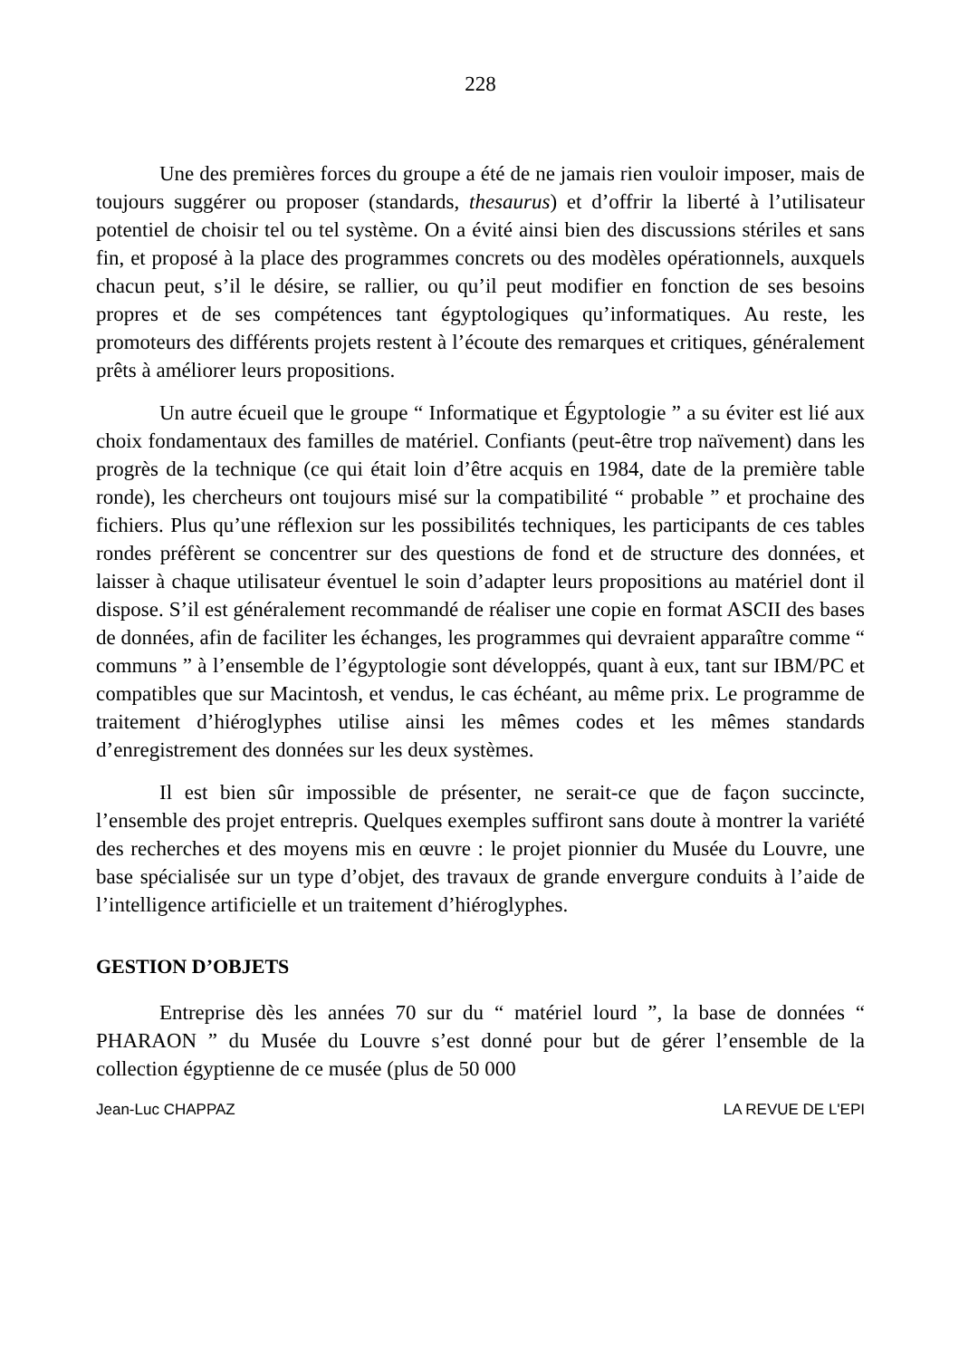228
Une des premières forces du groupe a été de ne jamais rien vouloir imposer, mais de toujours suggérer ou proposer (standards, thesaurus) et d’offrir la liberté à l’utilisateur potentiel de choisir tel ou tel système. On a évité ainsi bien des discussions stériles et sans fin, et proposé à la place des programmes concrets ou des modèles opérationnels, auxquels chacun peut, s’il le désire, se rallier, ou qu’il peut modifier en fonction de ses besoins propres et de ses compétences tant égyptologiques qu’informatiques. Au reste, les promoteurs des différents projets restent à l’écoute des remarques et critiques, généralement prêts à améliorer leurs propositions.
Un autre écueil que le groupe “ Informatique et Égyptologie ” a su éviter est lié aux choix fondamentaux des familles de matériel. Confiants (peut-être trop naïvement) dans les progrès de la technique (ce qui était loin d’être acquis en 1984, date de la première table ronde), les chercheurs ont toujours misé sur la compatibilité “ probable ” et prochaine des fichiers. Plus qu’une réflexion sur les possibilités techniques, les participants de ces tables rondes préfèrent se concentrer sur des questions de fond et de structure des données, et laisser à chaque utilisateur éventuel le soin d’adapter leurs propositions au matériel dont il dispose. S’il est généralement recommandé de réaliser une copie en format ASCII des bases de données, afin de faciliter les échanges, les programmes qui devraient apparaître comme “ communs ” à l’ensemble de l’égyptologie sont développés, quant à eux, tant sur IBM/PC et compatibles que sur Macintosh, et vendus, le cas échéant, au même prix. Le programme de traitement d’hiéroglyphes utilise ainsi les mêmes codes et les mêmes standards d’enregistrement des données sur les deux systèmes.
Il est bien sûr impossible de présenter, ne serait-ce que de façon succincte, l’ensemble des projet entrepris. Quelques exemples suffiront sans doute à montrer la variété des recherches et des moyens mis en œuvre : le projet pionnier du Musée du Louvre, une base spécialisée sur un type d’objet, des travaux de grande envergure conduits à l’aide de l’intelligence artificielle et un traitement d’hiéroglyphes.
GESTION D’OBJETS
Entreprise dès les années 70 sur du “ matériel lourd ”, la base de données “ PHARAON ” du Musée du Louvre s’est donné pour but de gérer l’ensemble de la collection égyptienne de ce musée (plus de 50 000
Jean-Luc CHAPPAZ LA REVUE DE L'EPI